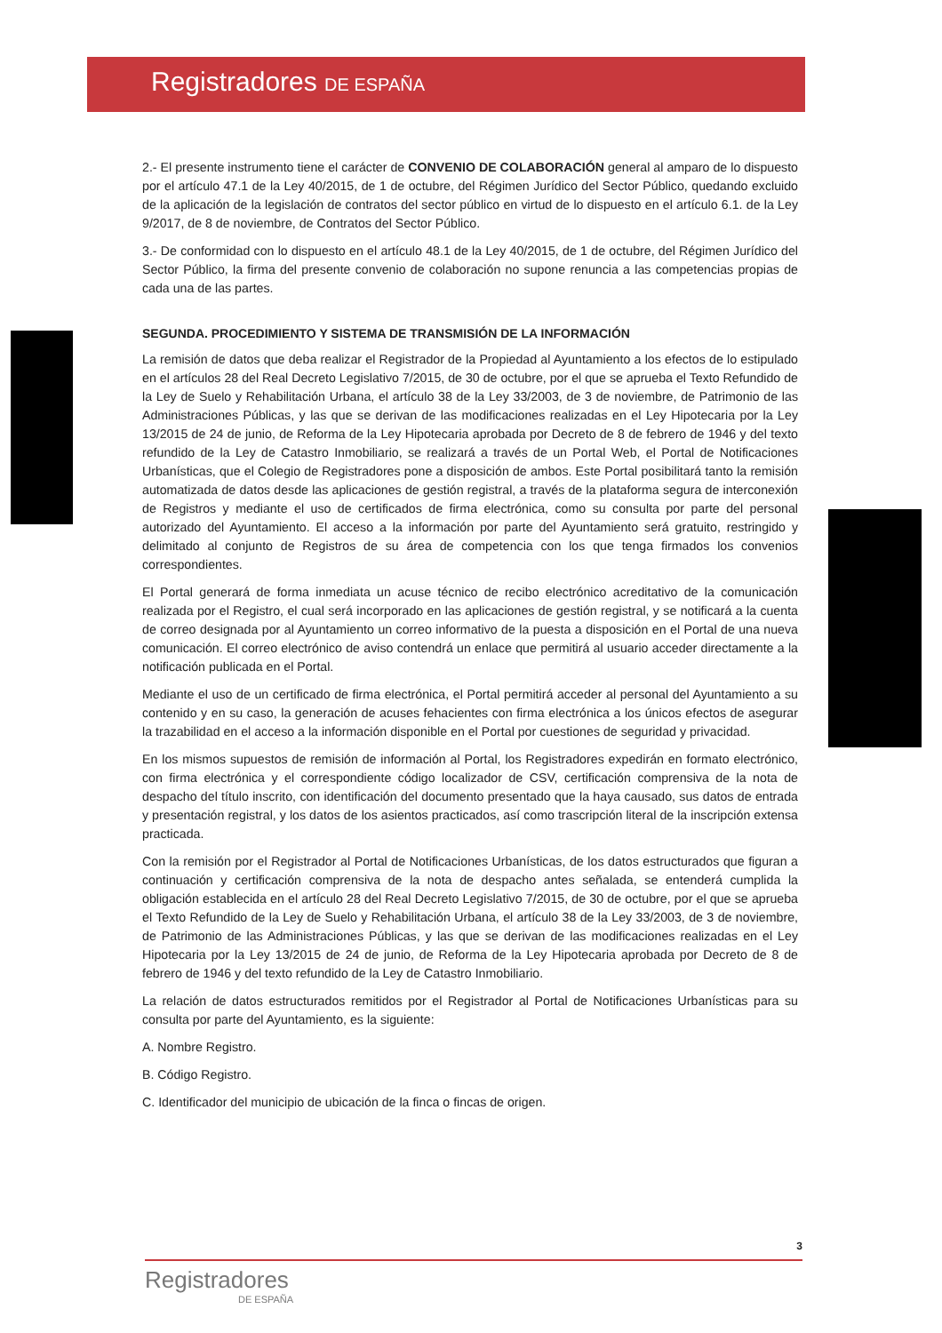Registradores DE ESPAÑA
2.- El presente instrumento tiene el carácter de CONVENIO DE COLABORACIÓN general al amparo de lo dispuesto por el artículo 47.1 de la Ley 40/2015, de 1 de octubre, del Régimen Jurídico del Sector Público, quedando excluido de la aplicación de la legislación de contratos del sector público en virtud de lo dispuesto en el artículo 6.1. de la Ley 9/2017, de 8 de noviembre, de Contratos del Sector Público.
3.- De conformidad con lo dispuesto en el artículo 48.1 de la Ley 40/2015, de 1 de octubre, del Régimen Jurídico del Sector Público, la firma del presente convenio de colaboración no supone renuncia a las competencias propias de cada una de las partes.
SEGUNDA. PROCEDIMIENTO Y SISTEMA DE TRANSMISIÓN DE LA INFORMACIÓN
La remisión de datos que deba realizar el Registrador de la Propiedad al Ayuntamiento a los efectos de lo estipulado en el artículos 28 del Real Decreto Legislativo 7/2015, de 30 de octubre, por el que se aprueba el Texto Refundido de la Ley de Suelo y Rehabilitación Urbana, el artículo 38 de la Ley 33/2003, de 3 de noviembre, de Patrimonio de las Administraciones Públicas, y las que se derivan de las modificaciones realizadas en el Ley Hipotecaria por la Ley 13/2015 de 24 de junio, de Reforma de la Ley Hipotecaria aprobada por Decreto de 8 de febrero de 1946 y del texto refundido de la Ley de Catastro Inmobiliario, se realizará a través de un Portal Web, el Portal de Notificaciones Urbanísticas, que el Colegio de Registradores pone a disposición de ambos. Este Portal posibilitará tanto la remisión automatizada de datos desde las aplicaciones de gestión registral, a través de la plataforma segura de interconexión de Registros y mediante el uso de certificados de firma electrónica, como su consulta por parte del personal autorizado del Ayuntamiento. El acceso a la información por parte del Ayuntamiento será gratuito, restringido y delimitado al conjunto de Registros de su área de competencia con los que tenga firmados los convenios correspondientes.
El Portal generará de forma inmediata un acuse técnico de recibo electrónico acreditativo de la comunicación realizada por el Registro, el cual será incorporado en las aplicaciones de gestión registral, y se notificará a la cuenta de correo designada por al Ayuntamiento un correo informativo de la puesta a disposición en el Portal de una nueva comunicación. El correo electrónico de aviso contendrá un enlace que permitirá al usuario acceder directamente a la notificación publicada en el Portal.
Mediante el uso de un certificado de firma electrónica, el Portal permitirá acceder al personal del Ayuntamiento a su contenido y en su caso, la generación de acuses fehacientes con firma electrónica a los únicos efectos de asegurar la trazabilidad en el acceso a la información disponible en el Portal por cuestiones de seguridad y privacidad.
En los mismos supuestos de remisión de información al Portal, los Registradores expedirán en formato electrónico, con firma electrónica y el correspondiente código localizador de CSV, certificación comprensiva de la nota de despacho del título inscrito, con identificación del documento presentado que la haya causado, sus datos de entrada y presentación registral, y los datos de los asientos practicados, así como trascripción literal de la inscripción extensa practicada.
Con la remisión por el Registrador al Portal de Notificaciones Urbanísticas, de los datos estructurados que figuran a continuación y certificación comprensiva de la nota de despacho antes señalada, se entenderá cumplida la obligación establecida en el artículo 28 del Real Decreto Legislativo 7/2015, de 30 de octubre, por el que se aprueba el Texto Refundido de la Ley de Suelo y Rehabilitación Urbana, el artículo 38 de la Ley 33/2003, de 3 de noviembre, de Patrimonio de las Administraciones Públicas, y las que se derivan de las modificaciones realizadas en el Ley Hipotecaria por la Ley 13/2015 de 24 de junio, de Reforma de la Ley Hipotecaria aprobada por Decreto de 8 de febrero de 1946 y del texto refundido de la Ley de Catastro Inmobiliario.
La relación de datos estructurados remitidos por el Registrador al Portal de Notificaciones Urbanísticas para su consulta por parte del Ayuntamiento, es la siguiente:
A. Nombre Registro.
B. Código Registro.
C. Identificador del municipio de ubicación de la finca o fincas de origen.
3
Registradores
DE ESPAÑA